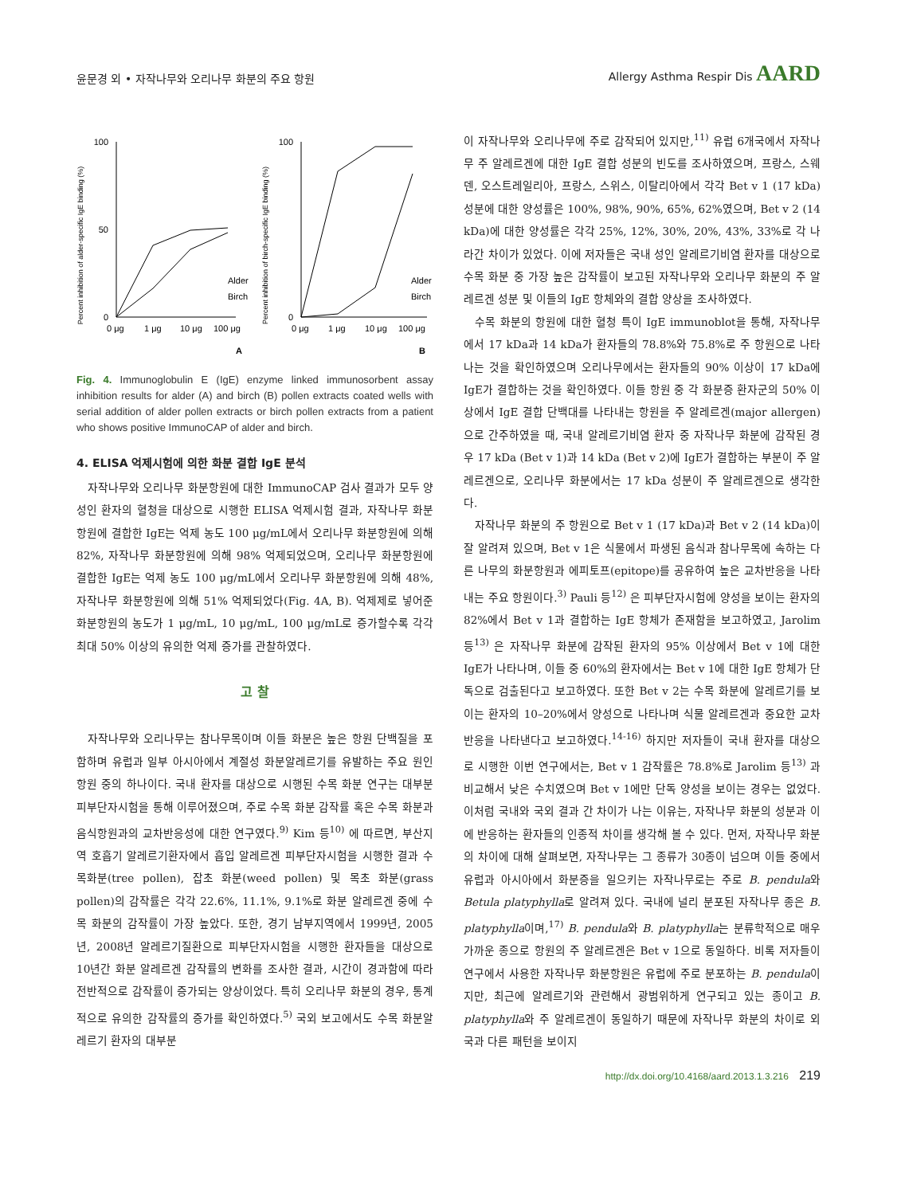윤문경 외 • 자작나무와 오리나무 화분의 주요 항원
Allergy Asthma Respir Dis AARD
Percent inhibition of alder-specific IgE binding (%)
100
50
0
0 μg
1 μg
10 μg
100 μg
Alder
Birch
A
Percent inhibition of birch-specific IgE binding (%)
100
0
0 μg
1 μg
10 μg
100 μg
Alder
Birch
B
Fig. 4. Immunoglobulin E (IgE) enzyme linked immunosorbent assay inhibition results for alder (A) and birch (B) pollen extracts coated wells with serial addition of alder pollen extracts or birch pollen extracts from a patient who shows positive ImmunoCAP of alder and birch.
4. ELISA 억제시험에 의한 화분 결합 IgE 분석
자작나무와 오리나무 화분항원에 대한 ImmunoCAP 검사 결과가 모두 양성인 환자의 혈청을 대상으로 시행한 ELISA 억제시험 결과, 자작나무 화분항원에 결합한 IgE는 억제 농도 100 μg/mL에서 오리나무 화분항원에 의해 82%, 자작나무 화분항원에 의해 98% 억제되었으며, 오리나무 화분항원에 결합한 IgE는 억제 농도 100 μg/mL에서 오리나무 화분항원에 의해 48%, 자작나무 화분항원에 의해 51% 억제되었다(Fig. 4A, B). 억제제로 넣어준 화분항원의 농도가 1 μg/mL, 10 μg/mL, 100 μg/mL로 증가할수록 각각 최대 50% 이상의 유의한 억제 증가를 관찰하였다.
고 찰
자작나무와 오리나무는 참나무목이며 이들 화분은 높은 항원 단백질을 포함하며 유럽과 일부 아시아에서 계절성 화분알레르기를 유발하는 주요 원인항원 중의 하나이다. 국내 환자를 대상으로 시행된 수목 화분 연구는 대부분 피부단자시험을 통해 이루어졌으며, 주로 수목 화분 감작률 혹은 수목 화분과 음식항원과의 교차반응성에 대한 연구였다.<sup>9)</sup> Kim 등<sup>10)</sup> 에 따르면, 부산지역 호흡기 알레르기환자에서 흡입 알레르겐 피부단자시험을 시행한 결과 수목화분(tree pollen), 잡초 화분(weed pollen) 및 목초 화분(grass pollen)의 감작률은 각각 22.6%, 11.1%, 9.1%로 화분 알레르겐 중에 수목 화분의 감작률이 가장 높았다. 또한, 경기 남부지역에서 1999년, 2005년, 2008년 알레르기질환으로 피부단자시험을 시행한 환자들을 대상으로 10년간 화분 알레르겐 감작률의 변화를 조사한 결과, 시간이 경과함에 따라 전반적으로 감작률이 증가되는 양상이었다. 특히 오리나무 화분의 경우, 통계적으로 유의한 감작률의 증가를 확인하였다.<sup>5)</sup> 국외 보고에서도 수목 화분알레르기 환자의 대부분
이 자작나무와 오리나무에 주로 감작되어 있지만,<sup>11)</sup> 유럽 6개국에서 자작나무 주 알레르겐에 대한 IgE 결합 성분의 빈도를 조사하였으며, 프랑스, 스웨덴, 오스트레일리아, 프랑스, 스위스, 이탈리아에서 각각 Bet v 1 (17 kDa) 성분에 대한 양성률은 100%, 98%, 90%, 65%, 62%였으며, Bet v 2 (14 kDa)에 대한 양성률은 각각 25%, 12%, 30%, 20%, 43%, 33%로 각 나라간 차이가 있었다. 이에 저자들은 국내 성인 알레르기비염 환자를 대상으로 수목 화분 중 가장 높은 감작률이 보고된 자작나무와 오리나무 화분의 주 알레르겐 성분 및 이들의 IgE 항체와의 결합 양상을 조사하였다.
수목 화분의 항원에 대한 혈청 특이 IgE immunoblot을 통해, 자작나무에서 17 kDa과 14 kDa가 환자들의 78.8%와 75.8%로 주 항원으로 나타나는 것을 확인하였으며 오리나무에서는 환자들의 90% 이상이 17 kDa에 IgE가 결합하는 것을 확인하였다. 이들 항원 중 각 화분증 환자군의 50% 이상에서 IgE 결합 단백대를 나타내는 항원을 주 알레르겐(major allergen)으로 간주하였을 때, 국내 알레르기비염 환자 중 자작나무 화분에 감작된 경우 17 kDa (Bet v 1)과 14 kDa (Bet v 2)에 IgE가 결합하는 부분이 주 알레르겐으로, 오리나무 화분에서는 17 kDa 성분이 주 알레르겐으로 생각한다.
자작나무 화분의 주 항원으로 Bet v 1 (17 kDa)과 Bet v 2 (14 kDa)이 잘 알려져 있으며, Bet v 1은 식물에서 파생된 음식과 참나무목에 속하는 다른 나무의 화분항원과 에피토프(epitope)를 공유하여 높은 교차반응을 나타내는 주요 항원이다.<sup>3)</sup> Pauli 등<sup>12)</sup> 은 피부단자시험에 양성을 보이는 환자의 82%에서 Bet v 1과 결합하는 IgE 항체가 존재함을 보고하였고, Jarolim 등<sup>13)</sup> 은 자작나무 화분에 감작된 환자의 95% 이상에서 Bet v 1에 대한 IgE가 나타나며, 이들 중 60%의 환자에서는 Bet v 1에 대한 IgE 항체가 단독으로 검출된다고 보고하였다. 또한 Bet v 2는 수목 화분에 알레르기를 보이는 환자의 10–20%에서 양성으로 나타나며 식물 알레르겐과 중요한 교차반응을 나타낸다고 보고하였다.<sup>14-16)</sup> 하지만 저자들이 국내 환자를 대상으로 시행한 이번 연구에서는, Bet v 1 감작률은 78.8%로 Jarolim 등<sup>13)</sup> 과 비교해서 낮은 수치였으며 Bet v 1에만 단독 양성을 보이는 경우는 없었다. 이처럼 국내와 국외 결과 간 차이가 나는 이유는, 자작나무 화분의 성분과 이에 반응하는 환자들의 인종적 차이를 생각해 볼 수 있다. 먼저, 자작나무 화분의 차이에 대해 살펴보면, 자작나무는 그 종류가 30종이 넘으며 이들 중에서 유럽과 아시아에서 화분증을 일으키는 자작나무로는 주로 B. pendula와 Betula platyphylla로 알려져 있다. 국내에 널리 분포된 자작나무 종은 B. platyphylla이며,<sup>17)</sup> B. pendula와 B. platyphylla는 분류학적으로 매우 가까운 종으로 항원의 주 알레르겐은 Bet v 1으로 동일하다. 비록 저자들이 연구에서 사용한 자작나무 화분항원은 유럽에 주로 분포하는 B. pendula이지만, 최근에 알레르기와 관련해서 광범위하게 연구되고 있는 종이고 B. platyphylla와 주 알레르겐이 동일하기 때문에 자작나무 화분의 차이로 외국과 다른 패턴을 보이지
http://dx.doi.org/10.4168/aard.2013.1.3.216 219